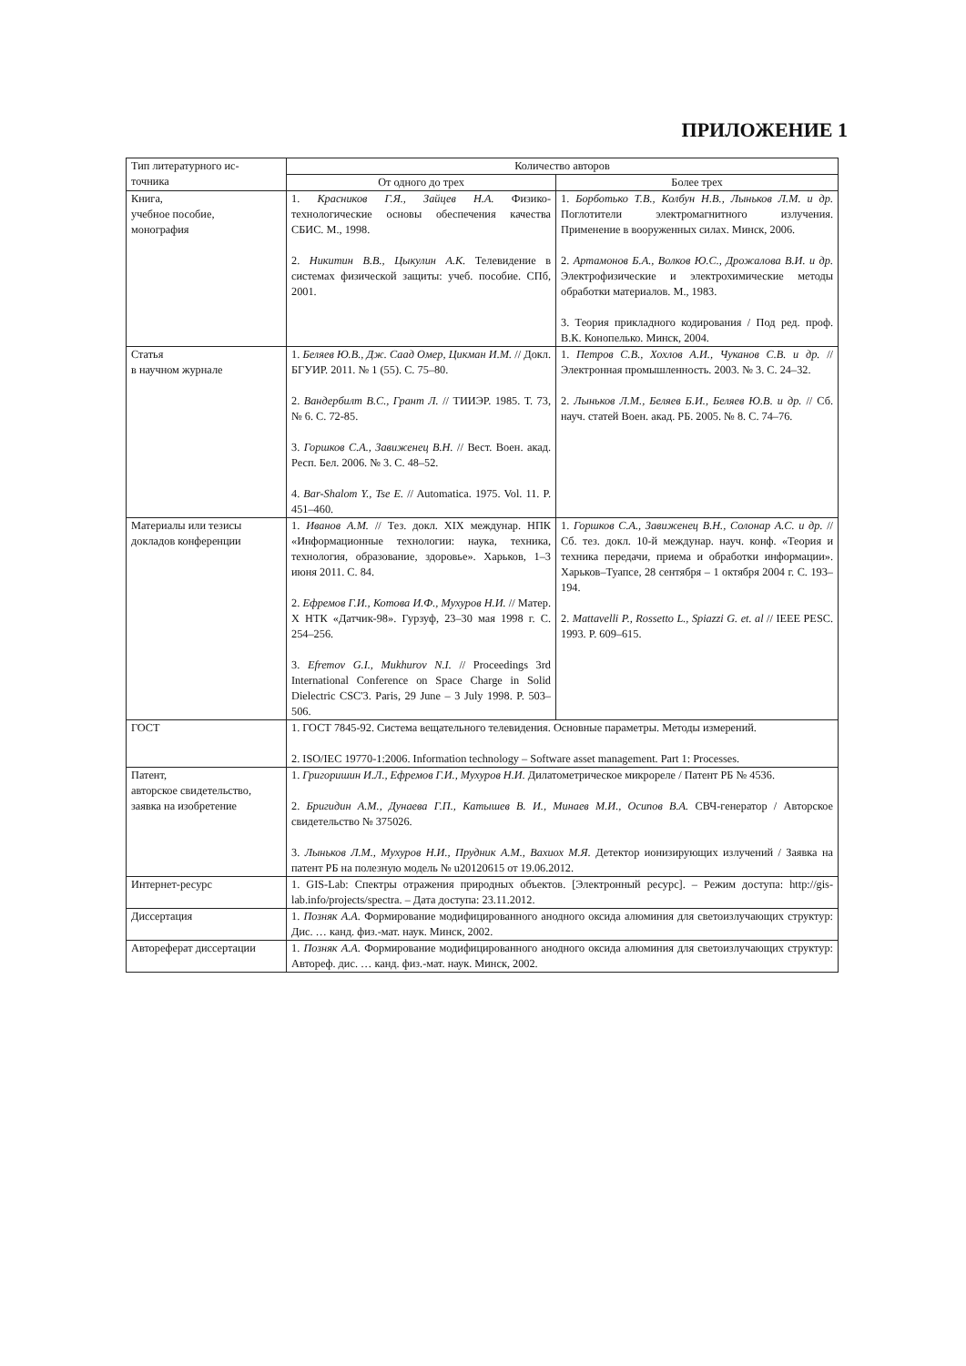ПРИЛОЖЕНИЕ 1
| Тип литературного ис- точника | Количество авторов | |
| --- | --- | --- |
| | От одного до трех | Более трех |
| Книга, учебное пособие, монография | 1. Красников Г.Я., Зайцев Н.А. Физико-технологические основы обеспечения качества СБИС. М., 1998. 2. Никитин В.В., Цыкулин А.К. Телевидение в системах физической защиты: учеб. пособие. СПб, 2001. | 1. Борботько Т.В., Колбун Н.В., Лыньков Л.М. и др. Поглотители электромагнитного излучения. Применение в вооруженных силах. Минск, 2006. 2. Артамонов Б.А., Волков Ю.С., Дрожалова В.И. и др. Электрофизические и электрохимические методы обработки материалов. М., 1983. 3. Теория прикладного кодирования / Под ред. проф. В.К. Конопелько. Минск, 2004. |
| Статья в научном журнале | 1. Беляев Ю.В., Дж. Саад Омер, Цикман И.М. // Докл. БГУИР. 2011. № 1 (55). С. 75–80. 2. Вандербилт В.С., Грант Л. // ТИИЭР. 1985. Т. 73, № 6. С. 72-85. 3. Горшков С.А., Завиженец В.Н. // Вест. Воен. акад. Респ. Бел. 2006. № 3. С. 48–52. 4. Bar-Shalom Y., Tse E. // Automatica. 1975. Vol. 11. P. 451–460. | 1. Петров С.В., Хохлов А.И., Чуканов С.В. и др. // Электронная промышленность. 2003. № 3. С. 24–32. 2. Лыньков Л.М., Беляев Б.И., Беляев Ю.В. и др. // Сб. науч. статей Воен. акад. РБ. 2005. № 8. С. 74–76. |
| Материалы или тезисы докладов конференции | 1. Иванов А.М. // Тез. докл. XIX междунар. НПК «Информационные технологии: наука, техника, технология, образование, здоровье». Харьков, 1–3 июня 2011. С. 84. 2. Ефремов Г.И., Котова И.Ф., Мухуров Н.И. // Матер. X НТК «Датчик-98». Гурзуф, 23–30 мая 1998 г. С. 254–256. 3. Efremov G.I., Mukhurov N.I. // Proceedings 3rd International Conference on Space Charge in Solid Dielectric CSC'3. Paris, 29 June – 3 July 1998. P. 503–506. | 1. Горшков С.А., Завиженец В.Н., Солонар А.С. и др. // Сб. тез. докл. 10-й междунар. науч. конф. «Теория и техника передачи, приема и обработки информации». Харьков–Туапсе, 28 сентября – 1 октября 2004 г. С. 193–194. 2. Mattavelli P., Rossetto L., Spiazzi G. et. al // IEEE PESC. 1993. P. 609–615. |
| ГОСТ | 1. ГОСТ 7845-92. Система вещательного телевидения. Основные параметры. Методы измерений. 2. ISO/IEC 19770-1:2006. Information technology – Software asset management. Part 1: Processes. | |
| Патент, авторское свидетельство, заявка на изобретение | 1. Григоришин И.Л., Ефремов Г.И., Мухуров Н.И. Дилатометрическое микрореле / Патент РБ № 4536. 2. Бригидин А.М., Дунаева Г.П., Катышев В. И., Минаев М.И., Осипов В.А. СВЧ-генератор / Авторское свидетельство № 375026. 3. Лыньков Л.М., Мухуров Н.И., Прудник А.М., Вахиох М.Я. Детектор ионизирующих излучений / Заявка на патент РБ на полезную модель № u20120615 от 19.06.2012. | |
| Интернет-ресурс | 1. GIS-Lab: Спектры отражения природных объектов. [Электронный ресурс]. – Режим доступа: http://gis-lab.info/projects/spectra. – Дата доступа: 23.11.2012. | |
| Диссертация | 1. Позняк А.А. Формирование модифицированного анодного оксида алюминия для светоизлучающих структур: Дис. … канд. физ.-мат. наук. Минск, 2002. | |
| Автореферат диссертации | 1. Позняк А.А. Формирование модифицированного анодного оксида алюминия для светоизлучающих структур: Автореф. дис. … канд. физ.-мат. наук. Минск, 2002. | |